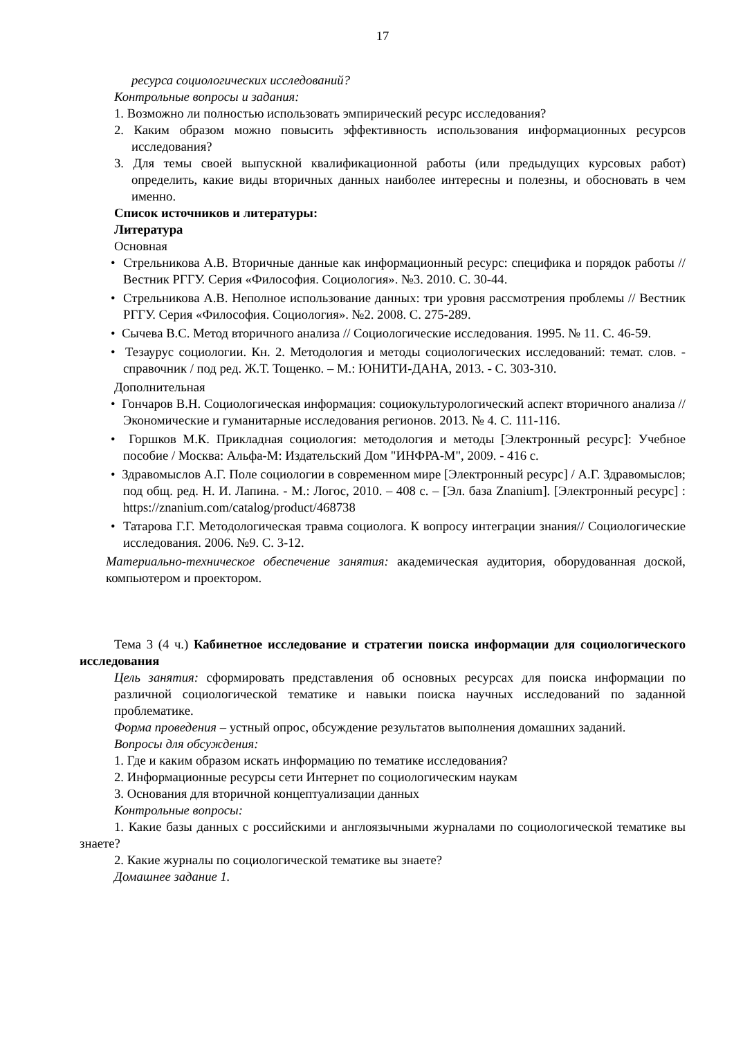17
ресурса социологических исследований?
Контрольные вопросы и задания:
1. Возможно ли полностью использовать эмпирический ресурс исследования?
2. Каким образом можно повысить эффективность использования информационных ресурсов исследования?
3. Для темы своей выпускной квалификационной работы (или предыдущих курсовых работ) определить, какие виды вторичных данных наиболее интересны и полезны, и обосновать в чем именно.
Список источников и литературы:
Литература
Основная
• Стрельникова А.В. Вторичные данные как информационный ресурс: специфика и порядок работы // Вестник РГГУ. Серия «Философия. Социология». №3. 2010. С. 30-44.
• Стрельникова А.В. Неполное использование данных: три уровня рассмотрения проблемы // Вестник РГГУ. Серия «Философия. Социология». №2. 2008. С. 275-289.
• Сычева В.С. Метод вторичного анализа // Социологические исследования. 1995. № 11. С. 46-59.
• Тезаурус социологии. Кн. 2. Методология и методы социологических исследований: темат. слов. - справочник / под ред. Ж.Т. Тощенко. – М.: ЮНИТИ-ДАНА, 2013. - С. 303-310.
Дополнительная
• Гончаров В.Н. Социологическая информация: социокультурологический аспект вторичного анализа // Экономические и гуманитарные исследования регионов. 2013. № 4. С. 111-116.
• Горшков М.К. Прикладная социология: методология и методы [Электронный ресурс]: Учебное пособие / Москва: Альфа-М: Издательский Дом "ИНФРА-М", 2009. - 416 с.
• Здравомыслов А.Г. Поле социологии в современном мире [Электронный ресурс] / А.Г. Здравомыслов; под общ. ред. Н. И. Лапина. - М.: Логос, 2010. – 408 с. – [Эл. база Znanium]. [Электронный ресурс] : https://znanium.com/catalog/product/468738
• Татарова Г.Г. Методологическая травма социолога. К вопросу интеграции знания// Социологические исследования. 2006. №9. С. 3-12.
Материально-техническое обеспечение занятия: академическая аудитория, оборудованная доской, компьютером и проектором.
Тема 3 (4 ч.) Кабинетное исследование и стратегии поиска информации для социологического исследования
Цель занятия: сформировать представления об основных ресурсах для поиска информации по различной социологической тематике и навыки поиска научных исследований по заданной проблематике.
Форма проведения – устный опрос, обсуждение результатов выполнения домашних заданий.
Вопросы для обсуждения:
1. Где и каким образом искать информацию по тематике исследования?
2. Информационные ресурсы сети Интернет по социологическим наукам
3. Основания для вторичной концептуализации данных
Контрольные вопросы:
1. Какие базы данных с российскими и англоязычными журналами по социологической тематике вы знаете?
2. Какие журналы по социологической тематике вы знаете?
Домашнее задание 1.